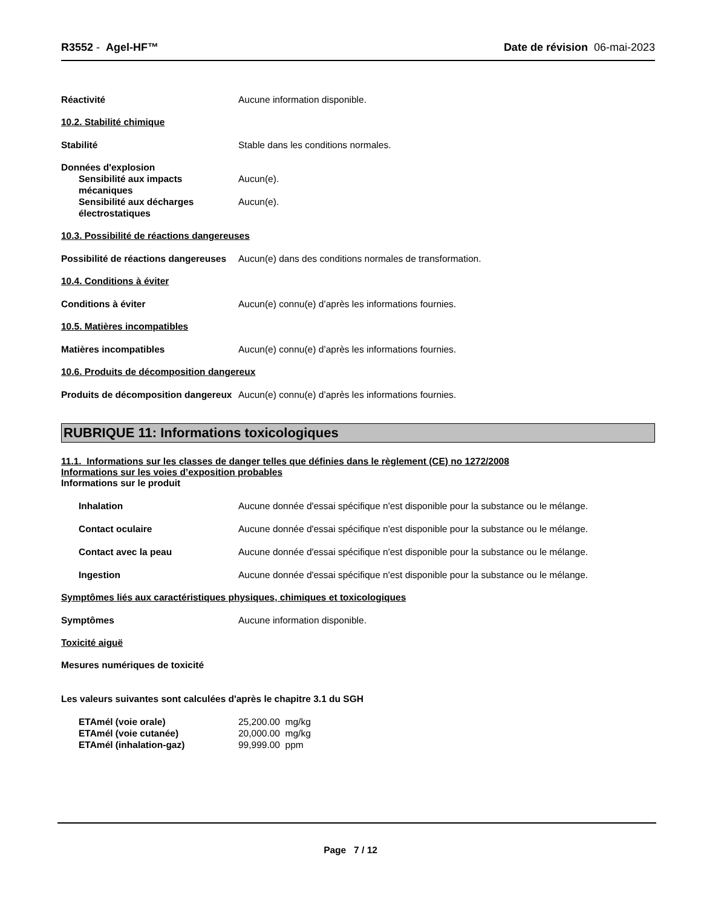R3552 - Agel-HF™ Date de révision 06-mai-2023
Réactivité Aucune information disponible.
10.2. Stabilité chimique
Stabilité Stable dans les conditions normales.
Données d'explosion
Sensibilité aux impacts mécaniques
Aucun(e).
Sensibilité aux décharges électrostatiques
Aucun(e).
10.3. Possibilité de réactions dangereuses
Possibilité de réactions dangereuses
Aucun(e) dans des conditions normales de transformation.
10.4. Conditions à éviter
Conditions à éviter Aucun(e) connu(e) d’après les informations fournies.
10.5. Matières incompatibles
Matières incompatibles Aucun(e) connu(e) d’après les informations fournies.
10.6. Produits de décomposition dangereux
Produits de décomposition dangereux
Aucun(e) connu(e) d’après les informations fournies.
RUBRIQUE 11: Informations toxicologiques
11.1. Informations sur les classes de danger telles que définies dans le règlement (CE) no 1272/2008
Informations sur les voies d’exposition probables
Informations sur le produit
Inhalation Aucune donnée d'essai spécifique n'est disponible pour la substance ou le mélange.
Contact oculaire Aucune donnée d'essai spécifique n'est disponible pour la substance ou le mélange.
Contact avec la peau Aucune donnée d'essai spécifique n'est disponible pour la substance ou le mélange.
Ingestion Aucune donnée d'essai spécifique n'est disponible pour la substance ou le mélange.
Symptômes liés aux caractéristiques physiques, chimiques et toxicologiques
Symptômes Aucune information disponible.
Toxicité aiguë
Mesures numériques de toxicité
Les valeurs suivantes sont calculées d'après le chapitre 3.1 du SGH
ETAmél (voie orale) 25,200.00 mg/kg
ETAmél (voie cutanée) 20,000.00 mg/kg
ETAmél (inhalation-gaz) 99,999.00 ppm
Page 7 / 12